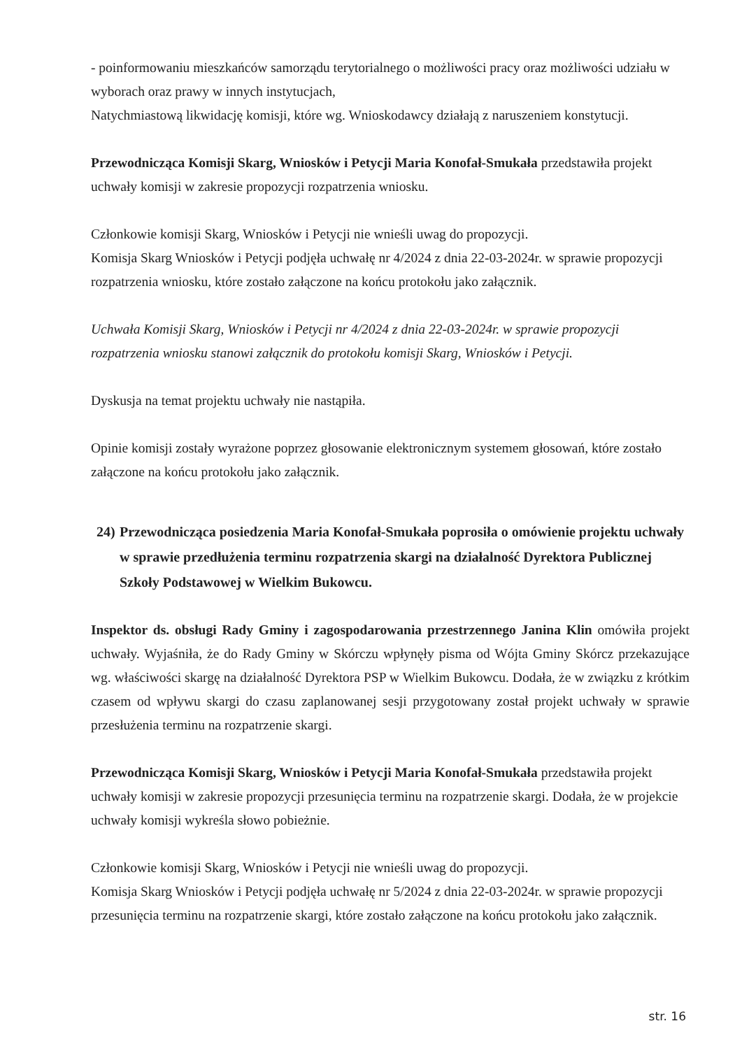- poinformowaniu mieszkańców samorządu terytorialnego o możliwości pracy oraz możliwości udziału w wyborach oraz prawy w innych instytucjach,
Natychmiastową likwidację komisji, które wg. Wnioskodawcy działają z naruszeniem konstytucji.
Przewodnicząca Komisji Skarg, Wniosków i Petycji Maria Konofał-Smukała przedstawiła projekt uchwały komisji w zakresie propozycji rozpatrzenia wniosku.
Członkowie komisji Skarg, Wniosków i Petycji nie wnieśli uwag do propozycji.
Komisja Skarg Wniosków i Petycji podjęła uchwałę nr 4/2024 z dnia 22-03-2024r. w sprawie propozycji rozpatrzenia wniosku, które zostało załączone na końcu protokołu jako załącznik.
Uchwała Komisji Skarg, Wniosków i Petycji nr 4/2024 z dnia 22-03-2024r. w sprawie propozycji rozpatrzenia wniosku stanowi załącznik do protokołu komisji Skarg, Wniosków i Petycji.
Dyskusja na temat projektu uchwały nie nastąpiła.
Opinie komisji zostały wyrażone poprzez głosowanie elektronicznym systemem głosowań, które zostało załączone na końcu protokołu jako załącznik.
24) Przewodnicząca posiedzenia Maria Konofał-Smukała poprosiła o omówienie projektu uchwały w sprawie przedłużenia terminu rozpatrzenia skargi na działalność Dyrektora Publicznej Szkoły Podstawowej w Wielkim Bukowcu.
Inspektor ds. obsługi Rady Gminy i zagospodarowania przestrzennego Janina Klin omówiła projekt uchwały. Wyjaśniła, że do Rady Gminy w Skórczu wpłynęły pisma od Wójta Gminy Skórcz przekazujące wg. właściwości skargę na działalność Dyrektora PSP w Wielkim Bukowcu. Dodała, że w związku z krótkim czasem od wpływu skargi do czasu zaplanowanej sesji przygotowany został projekt uchwały w sprawie przesłużenia terminu na rozpatrzenie skargi.
Przewodnicząca Komisji Skarg, Wniosków i Petycji Maria Konofał-Smukała przedstawiła projekt uchwały komisji w zakresie propozycji przesunięcia terminu na rozpatrzenie skargi. Dodała, że w projekcie uchwały komisji wykreśla słowo pobieżnie.
Członkowie komisji Skarg, Wniosków i Petycji nie wnieśli uwag do propozycji.
Komisja Skarg Wniosków i Petycji podjęła uchwałę nr 5/2024 z dnia 22-03-2024r. w sprawie propozycji przesunięcia terminu na rozpatrzenie skargi, które zostało załączone na końcu protokołu jako załącznik.
str. 16